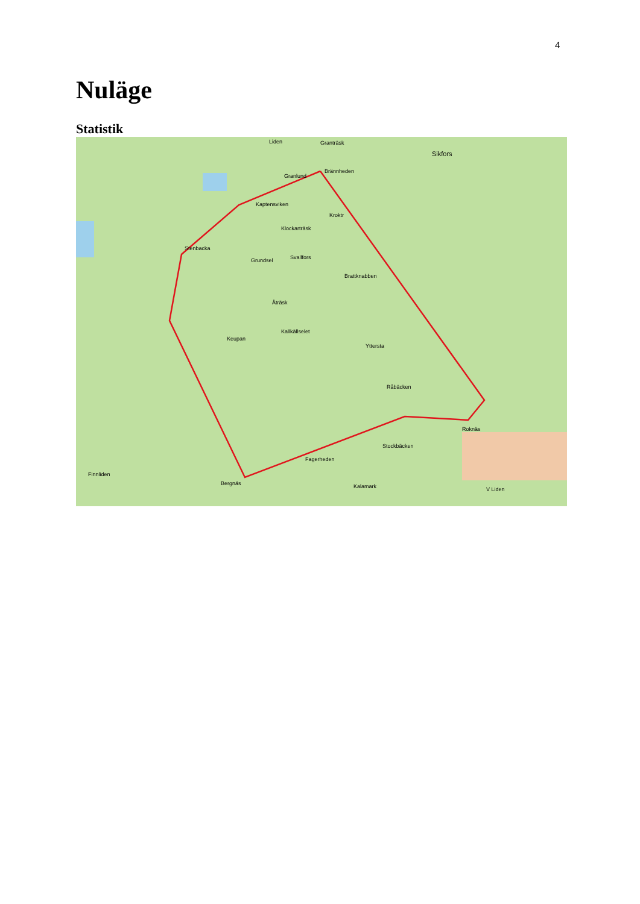4
Nuläge
Statistik
Liden Granträsk
Sikfors
Brännheden
Granlund
Kaptensviken
Kroktr
Klockarträsk
Stenbacka
Grundsel Svallfors
Brattknabben
Åträsk
Kallkällselet
Keupan
Yttersta
Råbäcken
Roknäs
Stockbäcken
Fagerheden
Finnliden
Bergnäs Kalamark V Liden